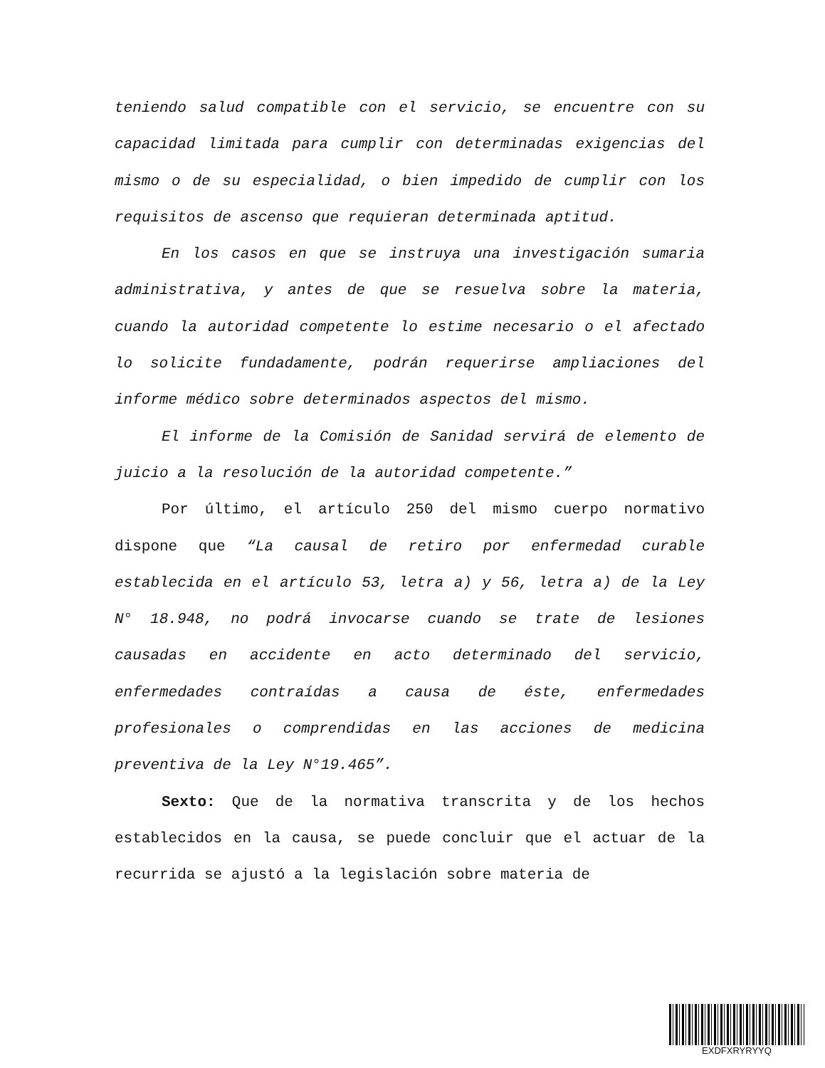teniendo salud compatible con el servicio, se encuentre con su capacidad limitada para cumplir con determinadas exigencias del mismo o de su especialidad, o bien impedido de cumplir con los requisitos de ascenso que requieran determinada aptitud.
En los casos en que se instruya una investigación sumaria administrativa, y antes de que se resuelva sobre la materia, cuando la autoridad competente lo estime necesario o el afectado lo solicite fundadamente, podrán requerirse ampliaciones del informe médico sobre determinados aspectos del mismo.
El informe de la Comisión de Sanidad servirá de elemento de juicio a la resolución de la autoridad competente.”
Por último, el artículo 250 del mismo cuerpo normativo dispone que “La causal de retiro por enfermedad curable establecida en el artículo 53, letra a) y 56, letra a) de la Ley N° 18.948, no podrá invocarse cuando se trate de lesiones causadas en accidente en acto determinado del servicio, enfermedades contraídas a causa de éste, enfermedades profesionales o comprendidas en las acciones de medicina preventiva de la Ley N°19.465”.
Sexto: Que de la normativa transcrita y de los hechos establecidos en la causa, se puede concluir que el actuar de la recurrida se ajustó a la legislación sobre materia de
EXDFXRYRYYQ